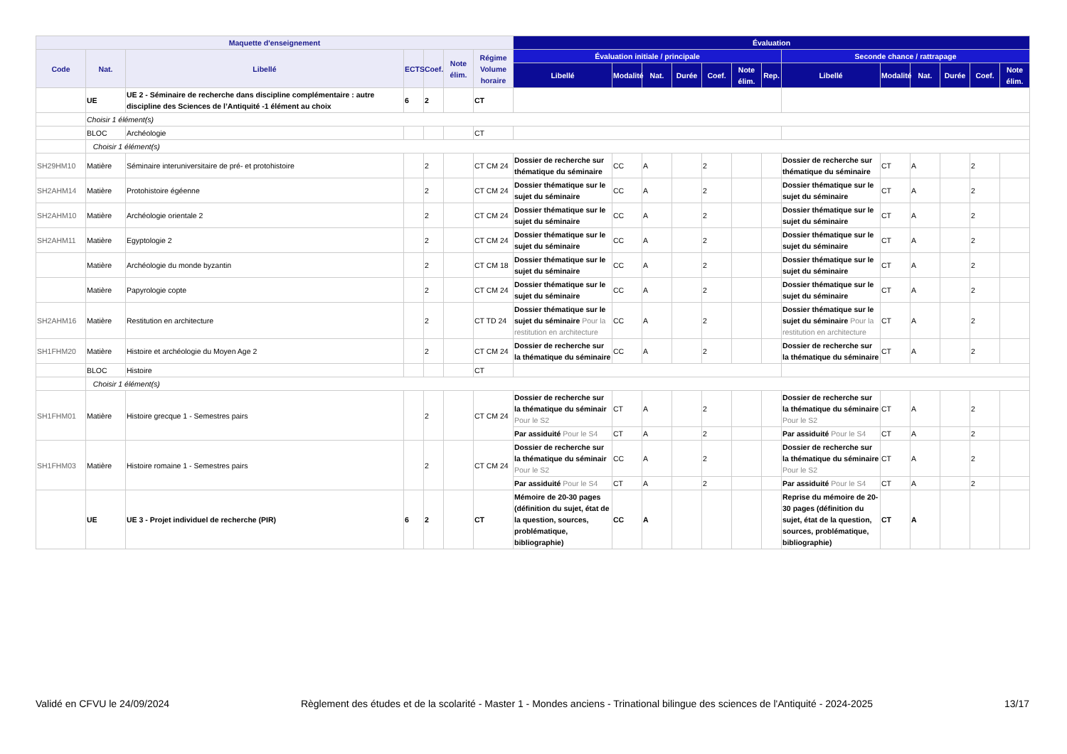| Maquette d'enseignement | | | | | | | Évaluation | | | | | | | | | | | | |
| --- | --- | --- | --- | --- | --- | --- | --- | --- | --- | --- | --- | --- | --- | --- | --- | --- | --- | --- | --- |
| Code | Nat. | Libellé | ECTS | Coef. | Note élim. | Régime Volume horaire | Évaluation initiale / principale | | | | | | | Seconde chance / rattrapage | | | | | |
| | | | | | | | Libellé | Modalité | Nat. | Durée | Coef. | Note élim. | Rep. | Libellé | Modalité | Nat. | Durée | Coef. | Note élim. |
| | UE | UE 2 - Séminaire de recherche dans discipline complémentaire : autre discipline des Sciences de l’Antiquité -1 élément au choix | 6 | 2 | | CT | | | | | | | | | | | | | |
| | Choisir 1 élément(s) | | | | | | | | | | | | | | | | | | |
| | BLOC | Archéologie | | | | CT | | | | | | | | | | | | | |
| | Choisir 1 élément(s) | | | | | | | | | | | | | | | | | | |
| SH29HM10 | Matière | Séminaire interuniversitaire de pré- et protohistoire | | 2 | | CT CM 24 | Dossier de recherche sur thématique du séminaire | CC | A | | 2 | | | Dossier de recherche sur thématique du séminaire | CT | A | | 2 | |
| SH2AHM14 | Matière | Protohistoire égéenne | | 2 | | CT CM 24 | Dossier thématique sur le sujet du séminaire | CC | A | | 2 | | | Dossier thématique sur le sujet du séminaire | CT | A | | 2 | |
| SH2AHM10 | Matière | Archéologie orientale 2 | | 2 | | CT CM 24 | Dossier thématique sur le sujet du séminaire | CC | A | | 2 | | | Dossier thématique sur le sujet du séminaire | CT | A | | 2 | |
| SH2AHM11 | Matière | Egyptologie 2 | | 2 | | CT CM 24 | Dossier thématique sur le sujet du séminaire | CC | A | | 2 | | | Dossier thématique sur le sujet du séminaire | CT | A | | 2 | |
| | Matière | Archéologie du monde byzantin | | 2 | | CT CM 18 | Dossier thématique sur le sujet du séminaire | CC | A | | 2 | | | Dossier thématique sur le sujet du séminaire | CT | A | | 2 | |
| | Matière | Papyrologie copte | | 2 | | CT CM 24 | Dossier thématique sur le sujet du séminaire | CC | A | | 2 | | | Dossier thématique sur le sujet du séminaire | CT | A | | 2 | |
| SH2AHM16 | Matière | Restitution en architecture | | 2 | | CT TD 24 | Dossier thématique sur le sujet du séminaire Pour la restitution en architecture | CC | A | | 2 | | | Dossier thématique sur le sujet du séminaire Pour la restitution en architecture | CT | A | | 2 | |
| SH1FHM20 | Matière | Histoire et archéologie du Moyen Age 2 | | 2 | | CT CM 24 | Dossier de recherche sur la thématique du séminaire | CC | A | | 2 | | | Dossier de recherche sur la thématique du séminaire | CT | A | | 2 | |
| | BLOC | Histoire | | | | CT | | | | | | | | | | | | | |
| | Choisir 1 élément(s) | | | | | | | | | | | | | | | | | | |
| SH1FHM01 | Matière | Histoire grecque 1 - Semestres pairs | | 2 | | CT CM 24 | Dossier de recherche sur la thématique du séminair Pour le S2 | CT | A | | 2 | | | Dossier de recherche sur la thématique du séminaire Pour le S2 | CT | A | | 2 | |
| | | | | | | | Par assiduité Pour le S4 | CT | A | | 2 | | | Par assiduité Pour le S4 | CT | A | | 2 | |
| SH1FHM03 | Matière | Histoire romaine 1 - Semestres pairs | | 2 | | CT CM 24 | Dossier de recherche sur la thématique du séminair Pour le S2 | CC | A | | 2 | | | Dossier de recherche sur la thématique du séminaire Pour le S2 | CT | A | | 2 | |
| | | | | | | | Par assiduité Pour le S4 | CT | A | | 2 | | | Par assiduité Pour le S4 | CT | A | | 2 | |
| | UE | UE 3 - Projet individuel de recherche (PIR) | 6 | 2 | | CT | Mémoire de 20-30 pages (définition du sujet, état de la question, sources, problématique, bibliographie) | CC | A | | | | | Reprise du mémoire de 20-30 pages (définition du sujet, état de la question, sources, problématique, bibliographie) | CT | A | | | |
Validé en CFVU le 24/09/2024 Règlement des études et de la scolarité - Master 1 - Mondes anciens - Trinational bilingue des sciences de l'Antiquité - 2024-2025 13/17